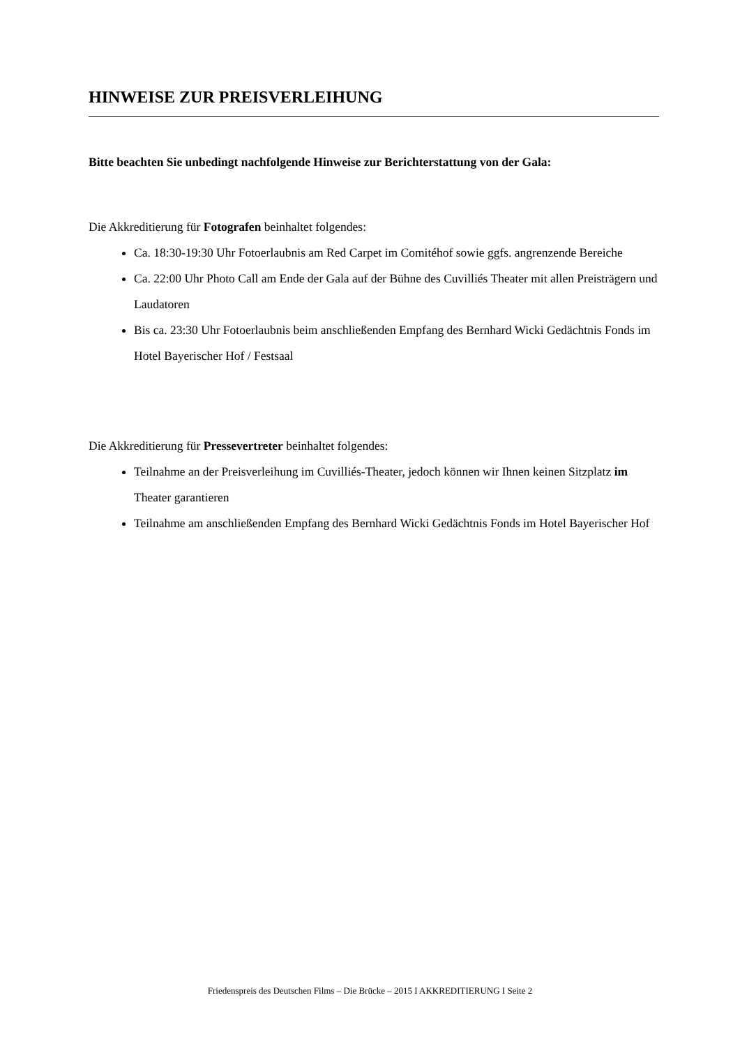HINWEISE ZUR PREISVERLEIHUNG
Bitte beachten Sie unbedingt nachfolgende Hinweise zur Berichterstattung von der Gala:
Die Akkreditierung für Fotografen beinhaltet folgendes:
Ca. 18:30-19:30 Uhr Fotoerlaubnis am Red Carpet im Comitéhof sowie ggfs. angrenzende Bereiche
Ca. 22:00 Uhr Photo Call am Ende der Gala auf der Bühne des Cuvilliés Theater mit allen Preisträgern und Laudatoren
Bis ca. 23:30 Uhr Fotoerlaubnis beim anschließenden Empfang des Bernhard Wicki Gedächtnis Fonds im Hotel Bayerischer Hof / Festsaal
Die Akkreditierung für Pressevertreter beinhaltet folgendes:
Teilnahme an der Preisverleihung im Cuvilliés-Theater, jedoch können wir Ihnen keinen Sitzplatz im Theater garantieren
Teilnahme am anschließenden Empfang des Bernhard Wicki Gedächtnis Fonds im Hotel Bayerischer Hof
Friedenspreis des Deutschen Films – Die Brücke – 2015 I AKKREDITIERUNG I Seite 2